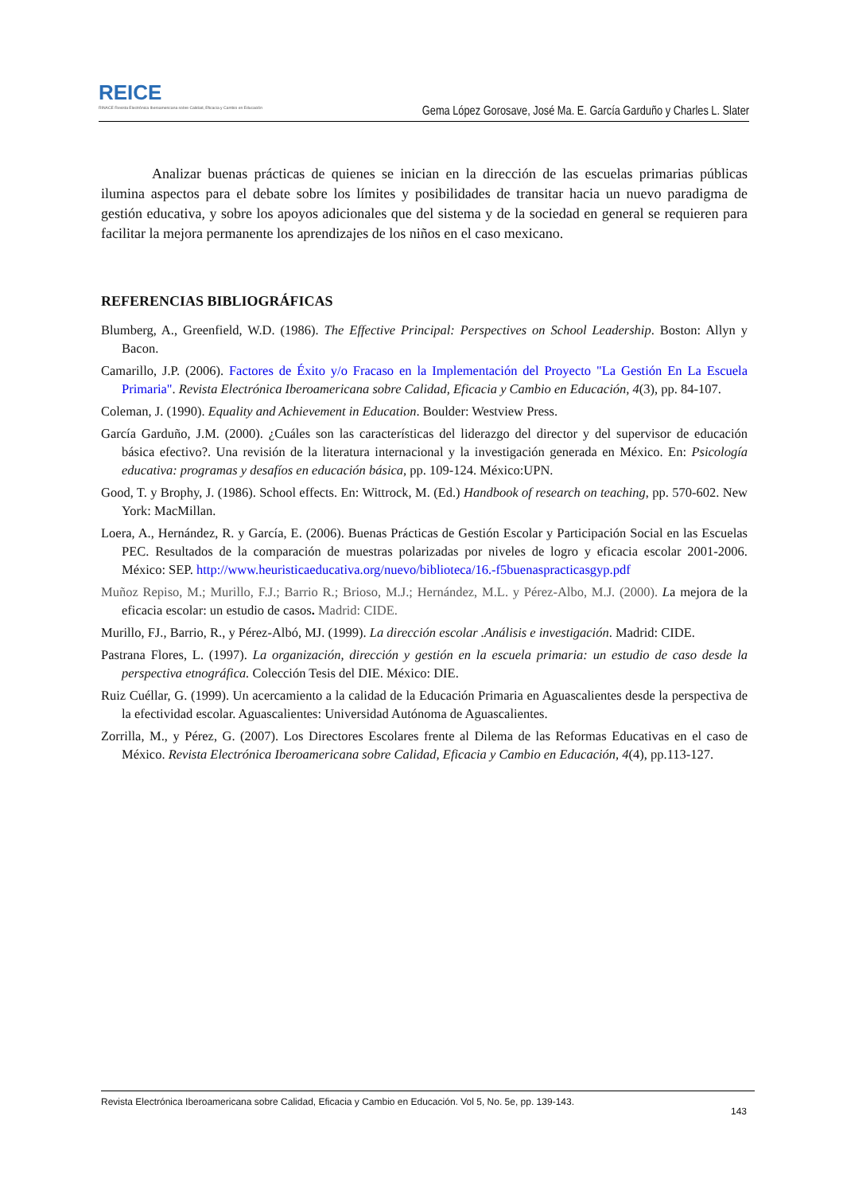REICE
RINACE Revista Electrónica Iberoamericana sobre Calidad, Eficacia y Cambio en Educación
Gema López Gorosave, José Ma. E. García Garduño y Charles L. Slater
Analizar buenas prácticas de quienes se inician en la dirección de las escuelas primarias públicas ilumina aspectos para el debate sobre los límites y posibilidades de transitar hacia un nuevo paradigma de gestión educativa, y sobre los apoyos adicionales que del sistema y de la sociedad en general se requieren para facilitar la mejora permanente los aprendizajes de los niños en el caso mexicano.
REFERENCIAS BIBLIOGRÁFICAS
Blumberg, A., Greenfield, W.D. (1986). The Effective Principal: Perspectives on School Leadership. Boston: Allyn y Bacon.
Camarillo, J.P. (2006). Factores de Éxito y/o Fracaso en la Implementación del Proyecto "La Gestión En La Escuela Primaria". Revista Electrónica Iberoamericana sobre Calidad, Eficacia y Cambio en Educación, 4(3), pp. 84-107.
Coleman, J. (1990). Equality and Achievement in Education. Boulder: Westview Press.
García Garduño, J.M. (2000). ¿Cuáles son las características del liderazgo del director y del supervisor de educación básica efectivo?. Una revisión de la literatura internacional y la investigación generada en México. En: Psicología educativa: programas y desafíos en educación básica, pp. 109-124. México:UPN.
Good, T. y Brophy, J. (1986). School effects. En: Wittrock, M. (Ed.) Handbook of research on teaching, pp. 570-602. New York: MacMillan.
Loera, A., Hernández, R. y García, E. (2006). Buenas Prácticas de Gestión Escolar y Participación Social en las Escuelas PEC. Resultados de la comparación de muestras polarizadas por niveles de logro y eficacia escolar 2001-2006. México: SEP. http://www.heuristicaeducativa.org/nuevo/biblioteca/16.-f5buenaspracticasgyp.pdf
Muñoz Repiso, M.; Murillo, F.J.; Barrio R.; Brioso, M.J.; Hernández, M.L. y Pérez-Albo, M.J. (2000). La mejora de la eficacia escolar: un estudio de casos. Madrid: CIDE.
Murillo, FJ., Barrio, R., y Pérez-Albó, MJ. (1999). La dirección escolar .Análisis e investigación. Madrid: CIDE.
Pastrana Flores, L. (1997). La organización, dirección y gestión en la escuela primaria: un estudio de caso desde la perspectiva etnográfica. Colección Tesis del DIE. México: DIE.
Ruiz Cuéllar, G. (1999). Un acercamiento a la calidad de la Educación Primaria en Aguascalientes desde la perspectiva de la efectividad escolar. Aguascalientes: Universidad Autónoma de Aguascalientes.
Zorrilla, M., y Pérez, G. (2007). Los Directores Escolares frente al Dilema de las Reformas Educativas en el caso de México. Revista Electrónica Iberoamericana sobre Calidad, Eficacia y Cambio en Educación, 4(4), pp.113-127.
Revista Electrónica Iberoamericana sobre Calidad, Eficacia y Cambio en Educación. Vol 5, No. 5e, pp. 139-143. 143